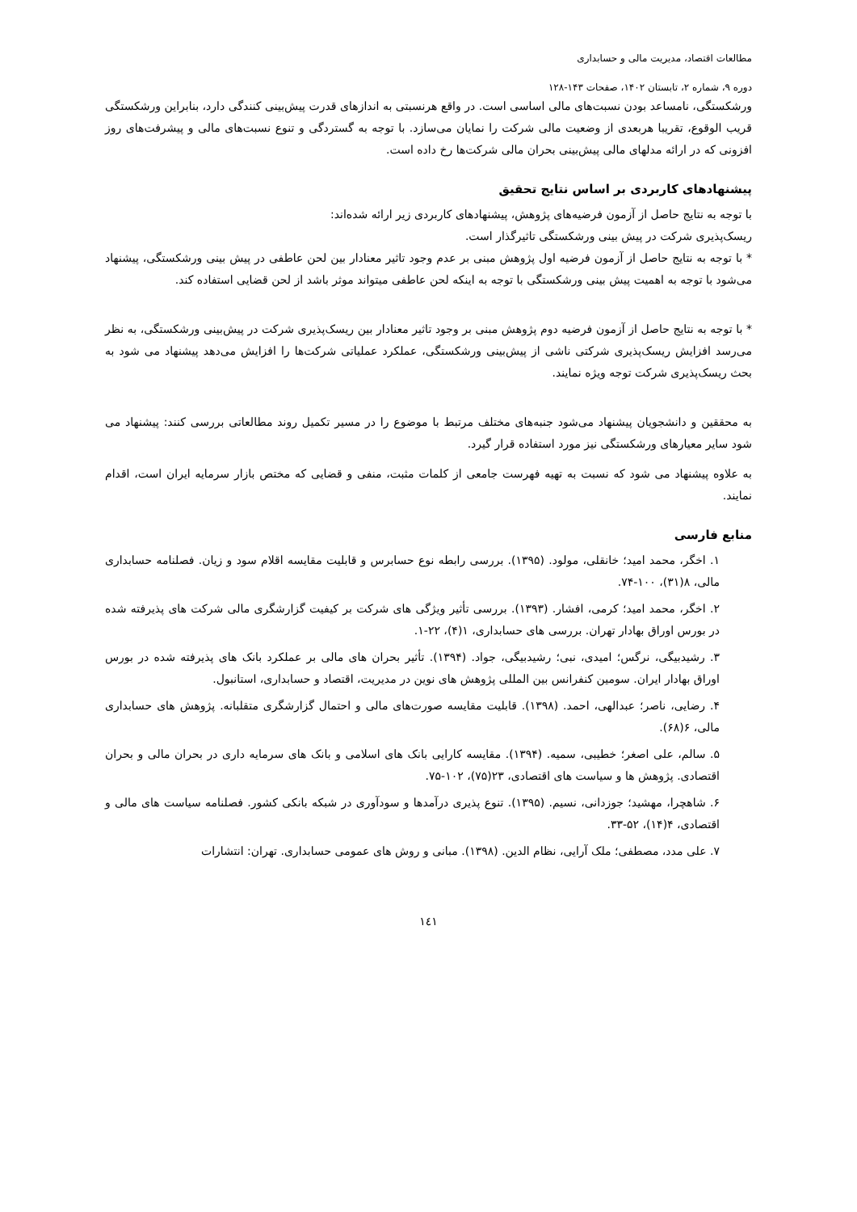مطالعات اقتصاد، مدیریت مالی و حسابداری
دوره ۹، شماره ۲، تابستان ۱۴۰۲، صفحات ۱۴۳-۱۲۸
ورشکستگی، نامساعد بودن نسبت‌های مالی اساسی است. در واقع هرنسبتی به اندازهای قدرت پیش‌بینی کنندگی دارد، بنابراین ورشکستگی قریب الوقوع، تقریبا هربعدی از وضعیت مالی شرکت را نمایان می‌سازد. با توجه به گستردگی و تنوع نسبت‌های مالی و پیشرفت‌های روز افزونی که در ارائه مدلهای مالی پیش‌بینی بحران مالی شرکت‌ها رخ داده است.
پیشنهادهای کاربردی بر اساس نتایج تحقیق
با توجه به نتایج حاصل از آزمون فرضیه‌های پژوهش، پیشنهادهای کاربردی زیر ارائه شده‌اند:
ریسک‌پذیری شرکت در پیش بینی ورشکستگی تاثیرگذار است.
* با توجه به نتایج حاصل از آزمون فرضیه اول پژوهش مبنی بر عدم وجود تاثیر معنادار بین لحن عاطفی در پیش بینی ورشکستگی، پیشنهاد می‌شود با توجه به اهمیت پیش بینی ورشکستگی با توجه به اینکه لحن عاطفی میتواند موثر باشد از لحن قضایی استفاده کند.
* با توجه به نتایج حاصل از آزمون فرضیه دوم پژوهش مبنی بر وجود تاثیر معنادار بین ریسک‌پذیری شرکت در پیش‌بینی ورشکستگی، به نظر می‌رسد افزایش ریسک‌پذیری شرکتی ناشی از پیش‌بینی ورشکستگی، عملکرد عملیاتی شرکت‌ها را افزایش می‌دهد پیشنهاد می شود به بحث ریسک‌پذیری شرکت توجه ویژه نمایند.
به محققین و دانشجویان پیشنهاد می‌شود جنبه‌های مختلف مرتبط با موضوع را در مسیر تکمیل روند مطالعاتی بررسی کنند: پیشنهاد می شود سایر معیارهای ورشکستگی نیز مورد استفاده قرار گیرد.
به علاوه پیشنهاد می شود که نسبت به تهیه فهرست جامعی از کلمات مثبت، منفی و قضایی که مختص بازار سرمایه ایران است، اقدام نمایند.
منابع فارسی
۱. اخگر، محمد امید؛ خانقلی، مولود. (۱۳۹۵). بررسی رابطه نوع حسابرس و قابلیت مقایسه اقلام سود و زیان. فصلنامه حسابداری مالی، ۸(۳۱)، ۱۰۰-۷۴.
۲. اخگر، محمد امید؛ کرمی، افشار. (۱۳۹۳). بررسی تأثیر ویژگی های شرکت بر کیفیت گزارشگری مالی شرکت های پذیرفته شده در بورس اوراق بهادار تهران. بررسی های حسابداری، ۱(۴)، ۲۲-۱.
۳. رشیدبیگی، نرگس؛ امیدی، نبی؛ رشیدبیگی، جواد. (۱۳۹۴). تأثیر بحران های مالی بر عملکرد بانک های پذیرفته شده در بورس اوراق بهادار ایران. سومین کنفرانس بین المللی پژوهش های نوین در مدیریت، اقتصاد و حسابداری، استانبول.
۴. رضایی، ناصر؛ عبدالهی، احمد. (۱۳۹۸). قابلیت مقایسه صورت‌های مالی و احتمال گزارشگری متقلبانه. پژوهش های حسابداری مالی، ۶(۶۸).
۵. سالم، علی اصغر؛ خطیبی، سمیه. (۱۳۹۴). مقایسه کارایی بانک های اسلامی و بانک های سرمایه داری در بحران مالی و بحران اقتصادی. پژوهش ها و سیاست های اقتصادی، ۲۳(۷۵)، ۱۰۲-۷۵.
۶. شاهچرا، مهشید؛ جوزدانی، نسیم. (۱۳۹۵). تنوع پذیری درآمدها و سودآوری در شبکه بانکی کشور. فصلنامه سیاست های مالی و اقتصادی، ۴(۱۴)، ۵۲-۳۳.
۷. علی مدد، مصطفی؛ ملک آرایی، نظام الدین. (۱۳۹۸). مبانی و روش های عمومی حسابداری. تهران: انتشارات
۱٤١